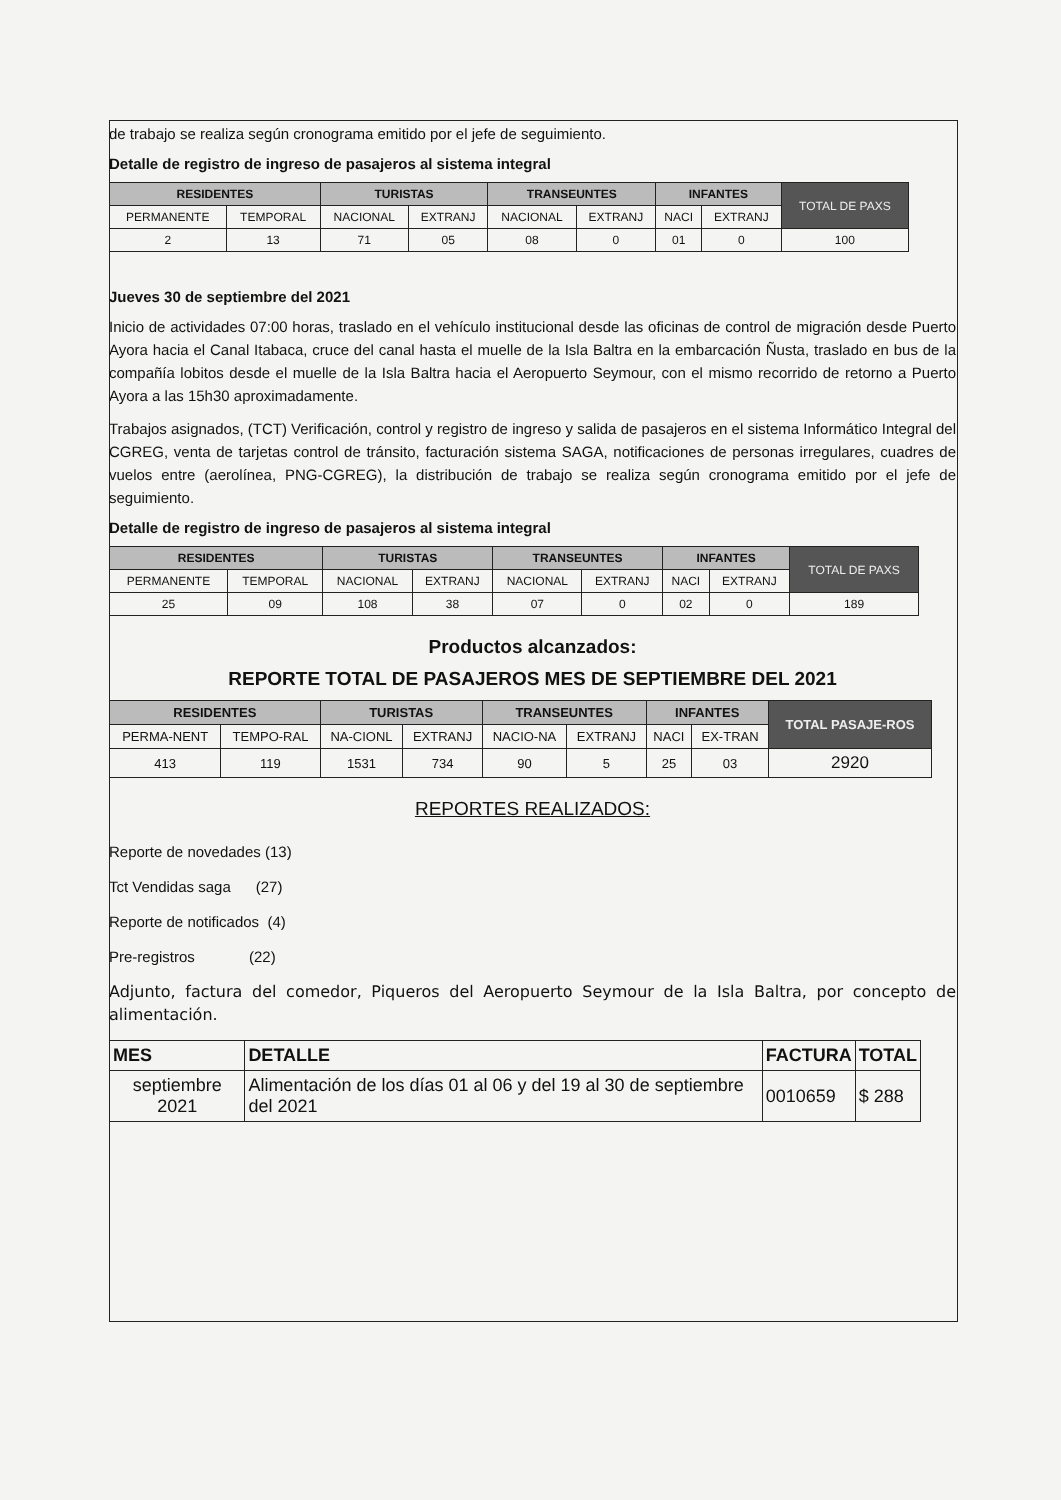de trabajo se realiza según cronograma emitido por el jefe de seguimiento.
Detalle de registro de ingreso de pasajeros al sistema integral
| RESIDENTES | | TURISTAS | | TRANSEUNTES | | INFANTES | | TOTAL DE PAXS |
| PERMANENTE | TEMPORAL | NACIONAL | EXTRANJ | NACIONAL | EXTRANJ | NACI | EXTRANJ | |
| 2 | 13 | 71 | 05 | 08 | 0 | 01 | 0 | 100 |
Jueves 30 de septiembre del 2021
Inicio de actividades 07:00 horas, traslado en el vehículo institucional desde las oficinas de control de migración desde Puerto Ayora hacia el Canal Itabaca, cruce del canal hasta el muelle de la Isla Baltra en la embarcación Ñusta, traslado en bus de la compañía lobitos desde el muelle de la Isla Baltra hacia el Aeropuerto Seymour, con el mismo recorrido de retorno a Puerto Ayora a las 15h30 aproximadamente.
Trabajos asignados, (TCT) Verificación, control y registro de ingreso y salida de pasajeros en el sistema Informático Integral del CGREG, venta de tarjetas control de tránsito, facturación sistema SAGA, notificaciones de personas irregulares, cuadres de vuelos entre (aerolínea, PNG-CGREG), la distribución de trabajo se realiza según cronograma emitido por el jefe de seguimiento.
Detalle de registro de ingreso de pasajeros al sistema integral
| RESIDENTES | | TURISTAS | | TRANSEUNTES | | INFANTES | | TOTAL DE PAXS |
| PERMANENTE | TEMPORAL | NACIONAL | EXTRANJ | NACIONAL | EXTRANJ | NACI | EXTRANJ | |
| 25 | 09 | 108 | 38 | 07 | 0 | 02 | 0 | 189 |
Productos alcanzados:
REPORTE TOTAL DE PASAJEROS MES DE SEPTIEMBRE DEL 2021
| RESIDENTES | | TURISTAS | | TRANSEUNTES | | INFANTES | | TOTAL PASAJE-ROS |
| PERMA-NENT | TEMPO-RAL | NA-CIONL | EXTRANJ | NACIO-NA | EXTRANJ | NACI | EX-TRAN | |
| 413 | 119 | 1531 | 734 | 90 | 5 | 25 | 03 | 2920 |
REPORTES REALIZADOS:
Reporte de novedades (13)
Tct Vendidas saga (27)
Reporte de notificados (4)
Pre-registros (22)
Adjunto, factura del comedor, Piqueros del Aeropuerto Seymour de la Isla Baltra, por concepto de alimentación.
| MES | DETALLE | FACTURA | TOTAL |
| --- | --- | --- | --- |
| septiembre 2021 | Alimentación de los días 01 al 06 y del 19 al 30 de septiembre del 2021 | 0010659 | $ 288 |